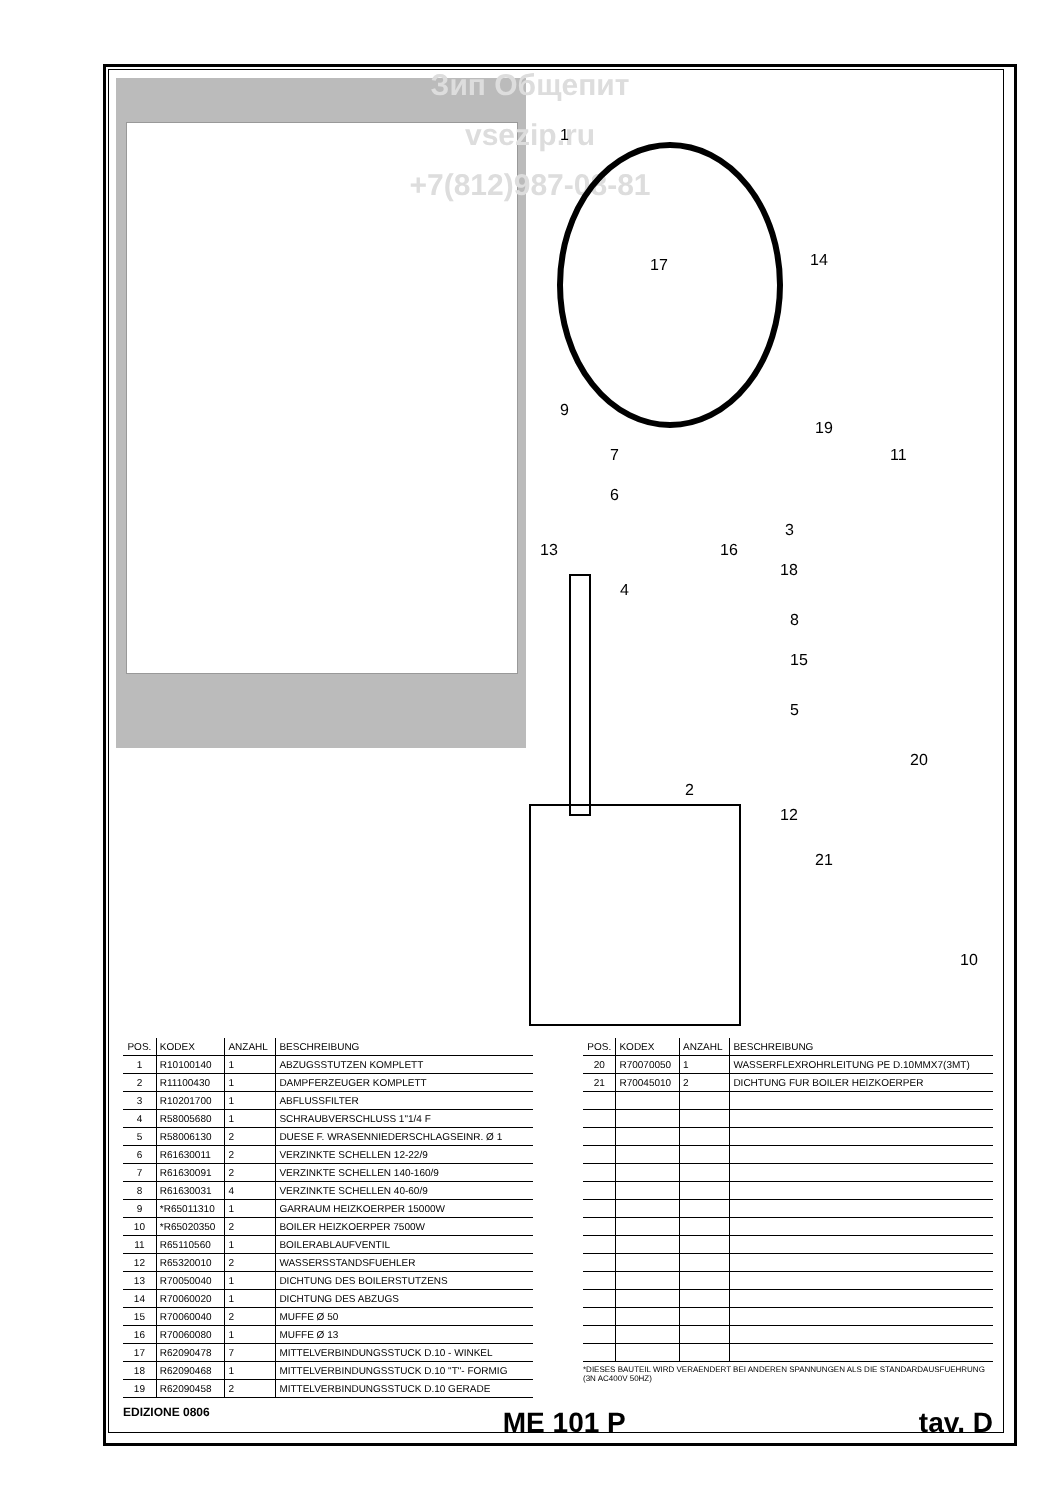Зип Общепит
vsezip.ru
+7(812)987-08-81
1
14
17
9
19
11
7
6
3
13
16
18
4
8
15
5
20
2
12
21
10
| POS. | KODEX | ANZAHL | BESCHREIBUNG |
| --- | --- | --- | --- |
| 1 | R10100140 | 1 | ABZUGSSTUTZEN KOMPLETT |
| 2 | R11100430 | 1 | DAMPFERZEUGER KOMPLETT |
| 3 | R10201700 | 1 | ABFLUSSFILTER |
| 4 | R58005680 | 1 | SCHRAUBVERSCHLUSS 1"1/4 F |
| 5 | R58006130 | 2 | DUESE F. WRASENNIEDERSCHLAGSEINR. Ø 1 |
| 6 | R61630011 | 2 | VERZINKTE SCHELLEN 12-22/9 |
| 7 | R61630091 | 2 | VERZINKTE SCHELLEN 140-160/9 |
| 8 | R61630031 | 4 | VERZINKTE SCHELLEN 40-60/9 |
| 9 | *R65011310 | 1 | GARRAUM HEIZKOERPER 15000W |
| 10 | *R65020350 | 2 | BOILER HEIZKOERPER 7500W |
| 11 | R65110560 | 1 | BOILERABLAUFVENTIL |
| 12 | R65320010 | 2 | WASSERSSTANDSFUEHLER |
| 13 | R70050040 | 1 | DICHTUNG DES BOILERSTUTZENS |
| 14 | R70060020 | 1 | DICHTUNG DES ABZUGS |
| 15 | R70060040 | 2 | MUFFE Ø 50 |
| 16 | R70060080 | 1 | MUFFE Ø 13 |
| 17 | R62090478 | 7 | MITTELVERBINDUNGSSTUCK D.10 - WINKEL |
| 18 | R62090468 | 1 | MITTELVERBINDUNGSSTUCK D.10 "T"- FORMIG |
| 19 | R62090458 | 2 | MITTELVERBINDUNGSSTUCK D.10 GERADE |
| POS. | KODEX | ANZAHL | BESCHREIBUNG |
| --- | --- | --- | --- |
| 20 | R70070050 | 1 | WASSERFLEXROHRLEITUNG PE D.10MMX7(3MT) |
| 21 | R70045010 | 2 | DICHTUNG FUR BOILER HEIZKOERPER |
*DIESES BAUTEIL WIRD VERAENDERT BEI ANDEREN SPANNUNGEN ALS DIE STANDARDAUSFUEHRUNG (3N AC400V 50HZ)
EDIZIONE 0806
ME 101 P
tav. D